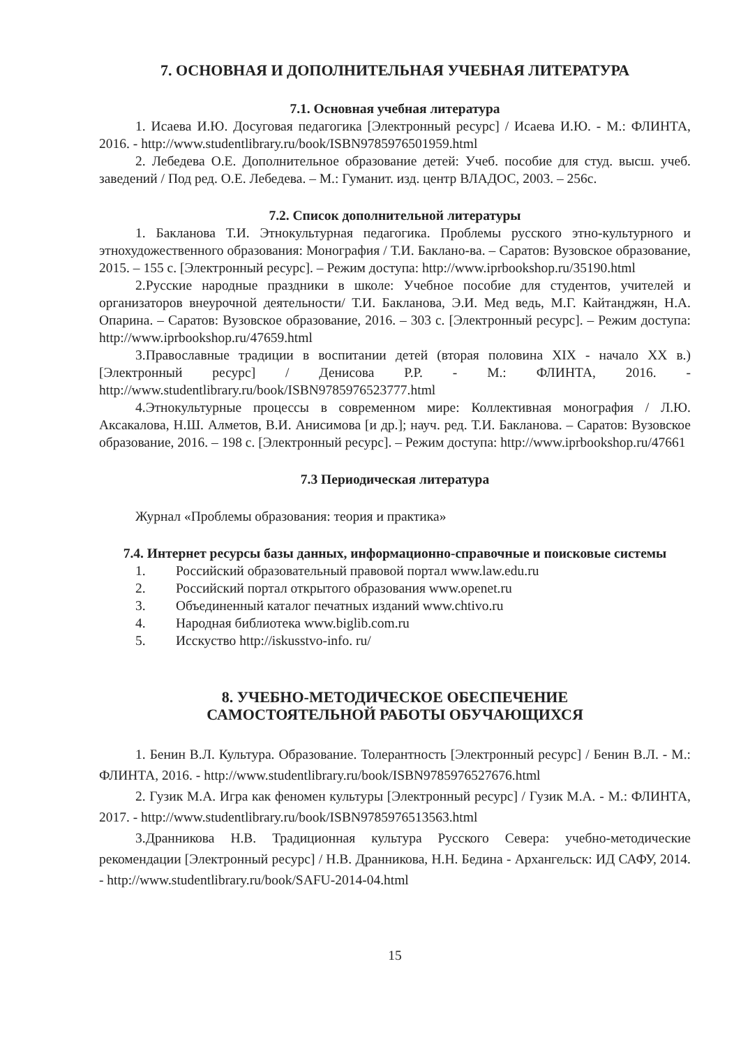7. ОСНОВНАЯ И ДОПОЛНИТЕЛЬНАЯ УЧЕБНАЯ ЛИТЕРАТУРА
7.1. Основная учебная литература
1. Исаева И.Ю. Досуговая педагогика [Электронный ресурс] / Исаева И.Ю. - М.: ФЛИНТА, 2016. - http://www.studentlibrary.ru/book/ISBN9785976501959.html
2. Лебедева О.Е. Дополнительное образование детей: Учеб. пособие для студ. высш. учеб. заведений / Под ред. О.Е. Лебедева. – М.: Гуманит. изд. центр ВЛАДОС, 2003. – 256с.
7.2. Список дополнительной литературы
1. Бакланова Т.И. Этнокультурная педагогика. Проблемы русского этно-культурного и этнохудожественного образования: Монография / Т.И. Баклано-ва. – Саратов: Вузовское образование, 2015. – 155 с. [Электронный ресурс]. – Режим доступа: http://www.iprbookshop.ru/35190.html
2.Русские народные праздники в школе: Учебное пособие для студентов, учителей и организаторов внеурочной деятельности/ Т.И. Бакланова, Э.И. Мед ведь, М.Г. Кайтанджян, Н.А. Опарина. – Саратов: Вузовское образование, 2016. – 303 с. [Электронный ресурс]. – Режим доступа: http://www.iprbookshop.ru/47659.html
3.Православные традиции в воспитании детей (вторая половина XIX - начало XX в.) [Электронный ресурс] / Денисова Р.Р. - М.: ФЛИНТА, 2016. - http://www.studentlibrary.ru/book/ISBN9785976523777.html
4.Этнокультурные процессы в современном мире: Коллективная монография / Л.Ю. Аксакалова, Н.Ш. Алметов, В.И. Анисимова [и др.]; науч. ред. Т.И. Бакланова. – Саратов: Вузовское образование, 2016. – 198 с. [Электронный ресурс]. – Режим доступа: http://www.iprbookshop.ru/47661
7.3 Периодическая литература
Журнал «Проблемы образования: теория и практика»
7.4. Интернет ресурсы базы данных, информационно-справочные и поисковые системы
1. Российский образовательный правовой портал www.law.edu.ru
2. Российский портал открытого образования www.openet.ru
3. Объединенный каталог печатных изданий www.chtivo.ru
4. Народная библиотека www.biglib.com.ru
5. Исскуство http://iskusstvo-info. ru/
8. УЧЕБНО-МЕТОДИЧЕСКОЕ ОБЕСПЕЧЕНИЕ
САМОСТОЯТЕЛЬНОЙ РАБОТЫ ОБУЧАЮЩИХСЯ
1. Бенин В.Л. Культура. Образование. Толерантность [Электронный ресурс] / Бенин В.Л. - М.: ФЛИНТА, 2016. - http://www.studentlibrary.ru/book/ISBN9785976527676.html
2. Гузик М.А. Игра как феномен культуры [Электронный ресурс] / Гузик М.А. - М.: ФЛИНТА, 2017. - http://www.studentlibrary.ru/book/ISBN9785976513563.html
3.Дранникова Н.В. Традиционная культура Русского Севера: учебно-методические рекомендации [Электронный ресурс] / Н.В. Дранникова, Н.Н. Бедина - Архангельск: ИД САФУ, 2014. - http://www.studentlibrary.ru/book/SAFU-2014-04.html
15